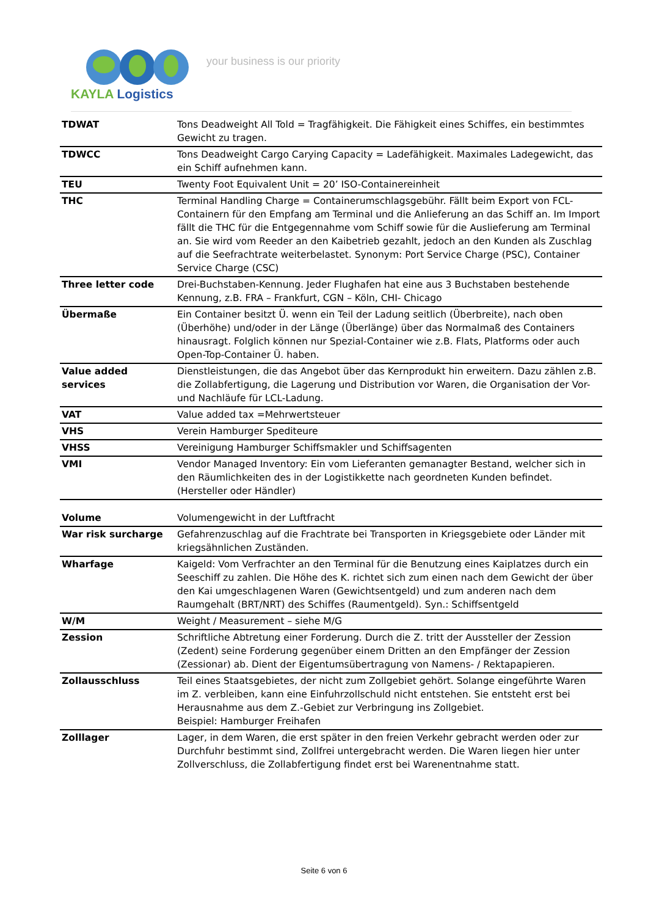KAYLA Logistics
your business is our priority
| TDWAT | Tons Deadweight All Told = Tragfähigkeit. Die Fähigkeit eines Schiffes, ein bestimmtes Gewicht zu tragen. |
| TDWCC | Tons Deadweight Cargo Carying Capacity = Ladefähigkeit. Maximales Ladegewicht, das ein Schiff aufnehmen kann. |
| TEU | Twenty Foot Equivalent Unit = 20’ ISO-Containereinheit |
| THC | Terminal Handling Charge = Containerumschlagsgebühr. Fällt beim Export von FCL-Containern für den Empfang am Terminal und die Anlieferung an das Schiff an. Im Import fällt die THC für die Entgegennahme vom Schiff sowie für die Auslieferung am Terminal an. Sie wird vom Reeder an den Kaibetrieb gezahlt, jedoch an den Kunden als Zuschlag auf die Seefrachtrate weiterbelastet. Synonym: Port Service Charge (PSC), Container Service Charge (CSC) |
| Three letter code | Drei-Buchstaben-Kennung. Jeder Flughafen hat eine aus 3 Buchstaben bestehende Kennung, z.B. FRA – Frankfurt, CGN – Köln, CHI- Chicago |
| Übermaße | Ein Container besitzt Ü. wenn ein Teil der Ladung seitlich (Überbreite), nach oben (Überhöhe) und/oder in der Länge (Überlänge) über das Normalmaß des Containers hinausragt. Folglich können nur Spezial-Container wie z.B. Flats, Platforms oder auch Open-Top-Container Ü. haben. |
| Value added services | Dienstleistungen, die das Angebot über das Kernprodukt hin erweitern. Dazu zählen z.B. die Zollabfertigung, die Lagerung und Distribution vor Waren, die Organisation der Vor- und Nachläufe für LCL-Ladung. |
| VAT | Value added tax =Mehrwertsteuer |
| VHS | Verein Hamburger Spediteure |
| VHSS | Vereinigung Hamburger Schiffsmakler und Schiffsagenten |
| VMI | Vendor Managed Inventory: Ein vom Lieferanten gemanagter Bestand, welcher sich in den Räumlichkeiten des in der Logistikkette nach geordneten Kunden befindet. (Hersteller oder Händler) |
| Volume | Volumengewicht in der Luftfracht |
| War risk surcharge | Gefahrenzuschlag auf die Frachtrate bei Transporten in Kriegsgebiete oder Länder mit kriegsähnlichen Zuständen. |
| Wharfage | Kaigeld: Vom Verfrachter an den Terminal für die Benutzung eines Kaiplatzes durch ein Seeschiff zu zahlen. Die Höhe des K. richtet sich zum einen nach dem Gewicht der über den Kai umgeschlagenen Waren (Gewichtsentgeld) und zum anderen nach dem Raumgehalt (BRT/NRT) des Schiffes (Raumentgeld). Syn.: Schiffsentgeld |
| W/M | Weight / Measurement – siehe M/G |
| Zession | Schriftliche Abtretung einer Forderung. Durch die Z. tritt der Aussteller der Zession (Zedent) seine Forderung gegenüber einem Dritten an den Empfänger der Zession (Zessionar) ab. Dient der Eigentumsübertragung von Namens- / Rektapapieren. |
| Zollausschluss | Teil eines Staatsgebietes, der nicht zum Zollgebiet gehört. Solange eingeführte Waren im Z. verbleiben, kann eine Einfuhrzollschuld nicht entstehen. Sie entsteht erst bei Herausnahme aus dem Z.-Gebiet zur Verbringung ins Zollgebiet. Beispiel: Hamburger Freihafen |
| Zolllager | Lager, in dem Waren, die erst später in den freien Verkehr gebracht werden oder zur Durchfuhr bestimmt sind, Zollfrei untergebracht werden. Die Waren liegen hier unter Zollverschluss, die Zollabfertigung findet erst bei Warenentnahme statt. |
Seite 6 von 6